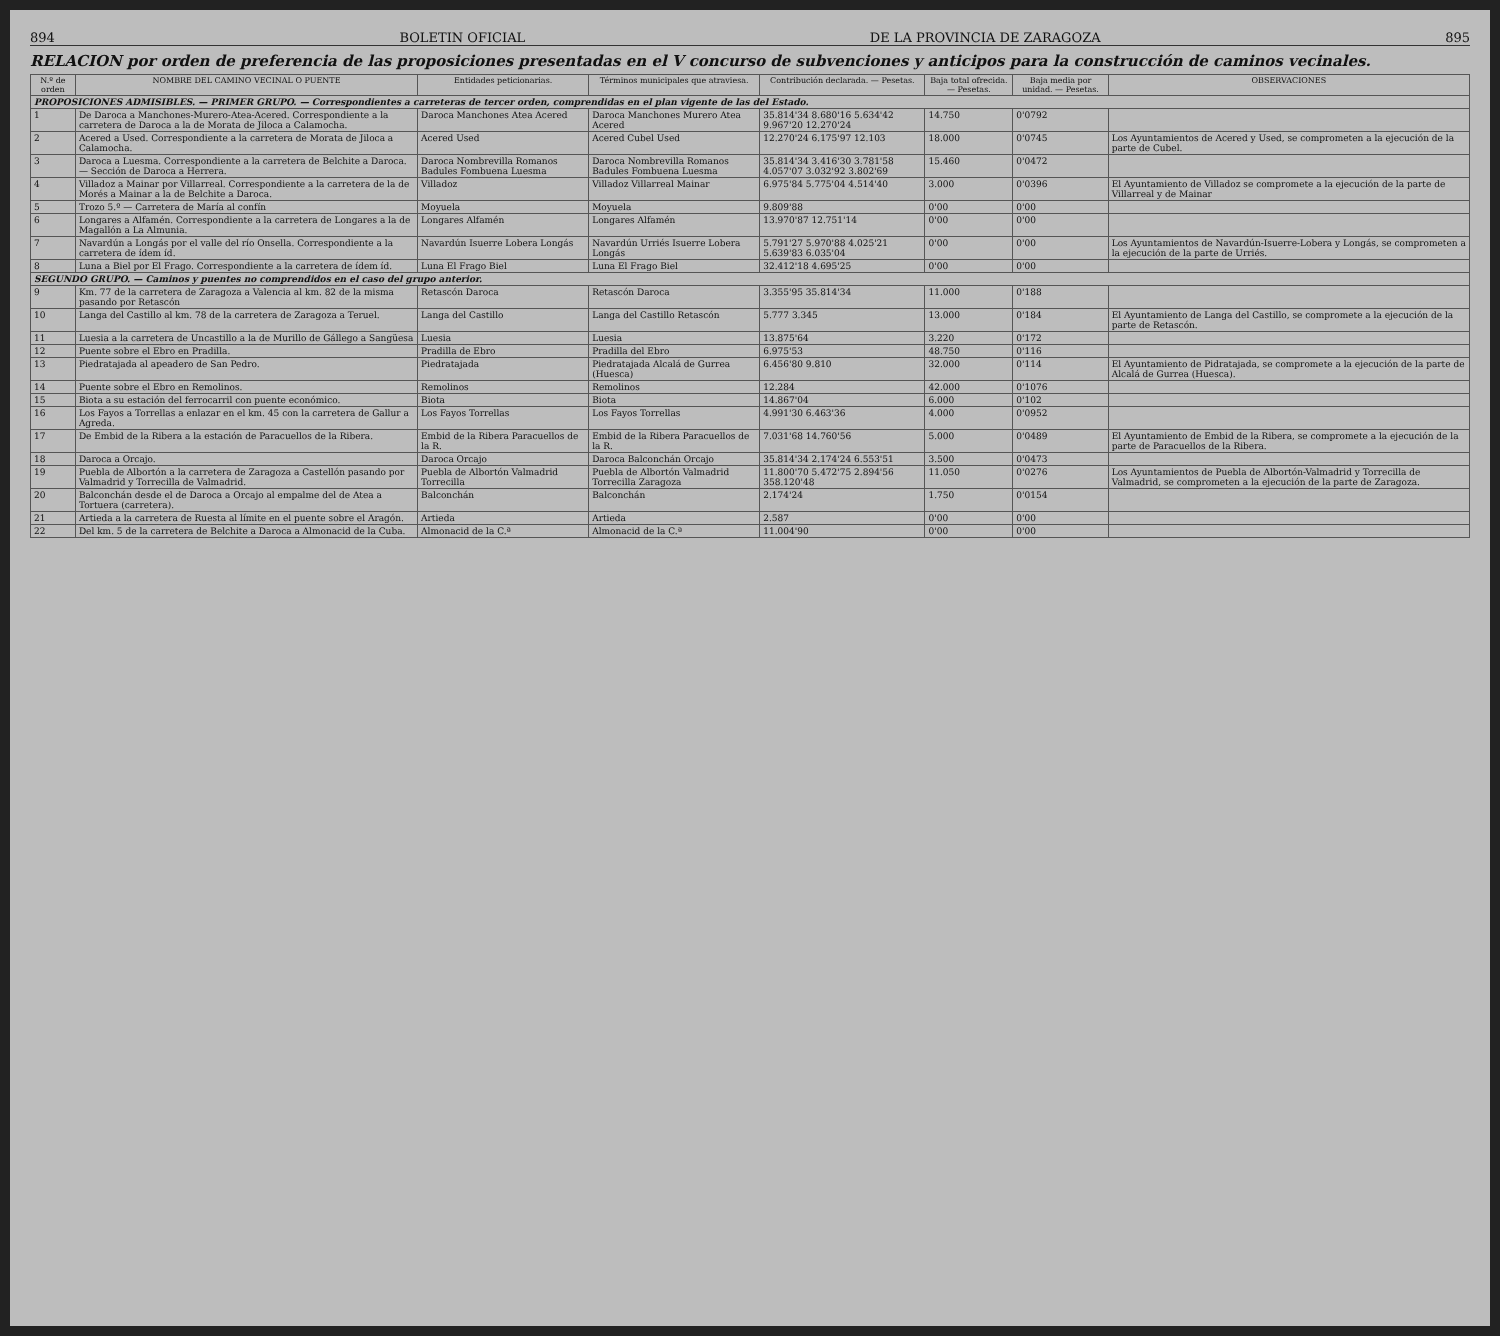894 BOLETIN OFICIAL DE LA PROVINCIA DE ZARAGOZA 895
RELACION por orden de preferencia de las proposiciones presentadas en el V concurso de subvenciones y anticipos para la construcción de caminos vecinales.
| N.º de orden | NOMBRE DEL CAMINO VECINAL O PUENTE | Entidades peticionarias. | Términos municipales que atraviesa. | Contribución declarada. — Pesetas. | Baja total ofrecida. — Pesetas. | Baja media por unidad. — Pesetas. | OBSERVACIONES |
| --- | --- | --- | --- | --- | --- | --- | --- |
| PROPOSICIONES ADMISIBLES. — PRIMER GRUPO. — Correspondientes a carreteras de tercer orden, comprendidas en el plan vigente de las del Estado. | | | | | | | |
| 1 | De Daroca a Manchones-Murero-Atea-Acered. Correspondiente a la carretera de Daroca a la de Morata de Jiloca a Calamocha. | Daroca Manchones Atea Acered | Daroca Manchones Murero Atea Acered | 35.814'34 8.680'16 5.634'42 9.967'20 12.270'24 | 14.750 | 0'0792 | |
| 2 | Acered a Used. Correspondiente a la carretera de Morata de Jiloca a Calamocha. | Acered Used | Acered Cubel Used | 12.270'24 6.175'97 12.103 | 18.000 | 0'0745 | Los Ayuntamientos de Acered y Used, se comprometen a la ejecución de la parte de Cubel. |
| 3 | Daroca a Luesma. Correspondiente a la carretera de Belchite a Daroca. — Sección de Daroca a Herrera. | Daroca Nombrevilla Romanos Badules Fombuena Luesma | Daroca Nombrevilla Romanos Badules Fombuena Luesma | 35.814'34 3.416'30 3.781'58 4.057'07 3.032'92 3.802'69 | 15.460 | 0'0472 | |
| 4 | Villadoz a Mainar por Villarreal. Correspondiente a la carretera de la de Morés a Mainar a la de Belchite a Daroca. | Villadoz | Villadoz Villarreal Mainar | 6.975'84 5.775'04 4.514'40 | 3.000 | 0'0396 | El Ayuntamiento de Villadoz se compromete a la ejecución de la parte de Villarreal y de Mainar |
| 5 | Trozo 5.º — Carretera de María al confín | Moyuela | Moyuela | 9.809'88 | 0'00 | 0'00 | |
| 6 | Longares a Alfamén. Correspondiente a la carretera de Longares a la de Magallón a La Almunia. | Longares Alfamén | Longares Alfamén | 13.970'87 12.751'14 | 0'00 | 0'00 | |
| 7 | Navardún a Longás por el valle del río Onsella. Correspondiente a la carretera de ídem íd. | Navardún Isuerre Lobera Longás | Navardún Urriés Isuerre Lobera Longás | 5.791'27 5.970'88 4.025'21 5.639'83 6.035'04 | 0'00 | 0'00 | Los Ayuntamientos de Navardún-Isuerre-Lobera y Longás, se comprometen a la ejecución de la parte de Urriés. |
| 8 | Luna a Biel por El Frago. Correspondiente a la carretera de ídem íd. | Luna El Frago Biel | Luna El Frago Biel | 32.412'18 4.695'25 | 0'00 | 0'00 | |
| SEGUNDO GRUPO. — Caminos y puentes no comprendidos en el caso del grupo anterior. | | | | | | | |
| 9 | Km. 77 de la carretera de Zaragoza a Valencia al km. 82 de la misma pasando por Retascón | Retascón Daroca | Retascón Daroca | 3.355'95 35.814'34 | 11.000 | 0'188 | |
| 10 | Langa del Castillo al km. 78 de la carretera de Zaragoza a Teruel. | Langa del Castillo | Langa del Castillo Retascón | 5.777 3.345 | 13.000 | 0'184 | El Ayuntamiento de Langa del Castillo, se compromete a la ejecución de la parte de Retascón. |
| 11 | Luesia a la carretera de Uncastillo a la de Murillo de Gállego a Sangüesa | Luesia | Luesia | 13.875'64 | 3.220 | 0'172 | |
| 12 | Puente sobre el Ebro en Pradilla. | Pradilla de Ebro | Pradilla del Ebro | 6.975'53 | 48.750 | 0'116 | |
| 13 | Piedratajada al apeadero de San Pedro. | Piedratajada | Piedratajada Alcalá de Gurrea (Huesca) | 6.456'80 9.810 | 32.000 | 0'114 | El Ayuntamiento de Pidratajada, se compromete a la ejecución de la parte de Alcalá de Gurrea (Huesca). |
| 14 | Puente sobre el Ebro en Remolinos. | Remolinos | Remolinos | 12.284 | 42.000 | 0'1076 | |
| 15 | Biota a su estación del ferrocarril con puente económico. | Biota | Biota | 14.867'04 | 6.000 | 0'102 | |
| 16 | Los Fayos a Torrellas a enlazar en el km. 45 con la carretera de Gallur a Agreda. | Los Fayos Torrellas | Los Fayos Torrellas | 4.991'30 6.463'36 | 4.000 | 0'0952 | |
| 17 | De Embid de la Ribera a la estación de Paracuellos de la Ribera. | Embid de la Ribera Paracuellos de la R. | Embid de la Ribera Paracuellos de la R. | 7.031'68 14.760'56 | 5.000 | 0'0489 | El Ayuntamiento de Embid de la Ribera, se compromete a la ejecución de la parte de Paracuellos de la Ribera. |
| 18 | Daroca a Orcajo. | Daroca Orcajo | Daroca Balconchán Orcajo | 35.814'34 2.174'24 6.553'51 | 3.500 | 0'0473 | |
| 19 | Puebla de Albortón a la carretera de Zaragoza a Castellón pasando por Valmadrid y Torrecilla de Valmadrid. | Puebla de Albortón Valmadrid Torrecilla | Puebla de Albortón Valmadrid Torrecilla Zaragoza | 11.800'70 5.472'75 2.894'56 358.120'48 | 11.050 | 0'0276 | Los Ayuntamientos de Puebla de Albortón-Valmadrid y Torrecilla de Valmadrid, se comprometen a la ejecución de la parte de Zaragoza. |
| 20 | Balconchán desde el de Daroca a Orcajo al empalme del de Atea a Tortuera (carretera). | Balconchán | Balconchán | 2.174'24 | 1.750 | 0'0154 | |
| 21 | Artieda a la carretera de Ruesta al límite en el puente sobre el Aragón. | Artieda | Artieda | 2.587 | 0'00 | 0'00 | |
| 22 | Del km. 5 de la carretera de Belchite a Daroca a Almonacid de la Cuba. | Almonacid de la C.ª | Almonacid de la C.ª | 11.004'90 | 0'00 | 0'00 | |